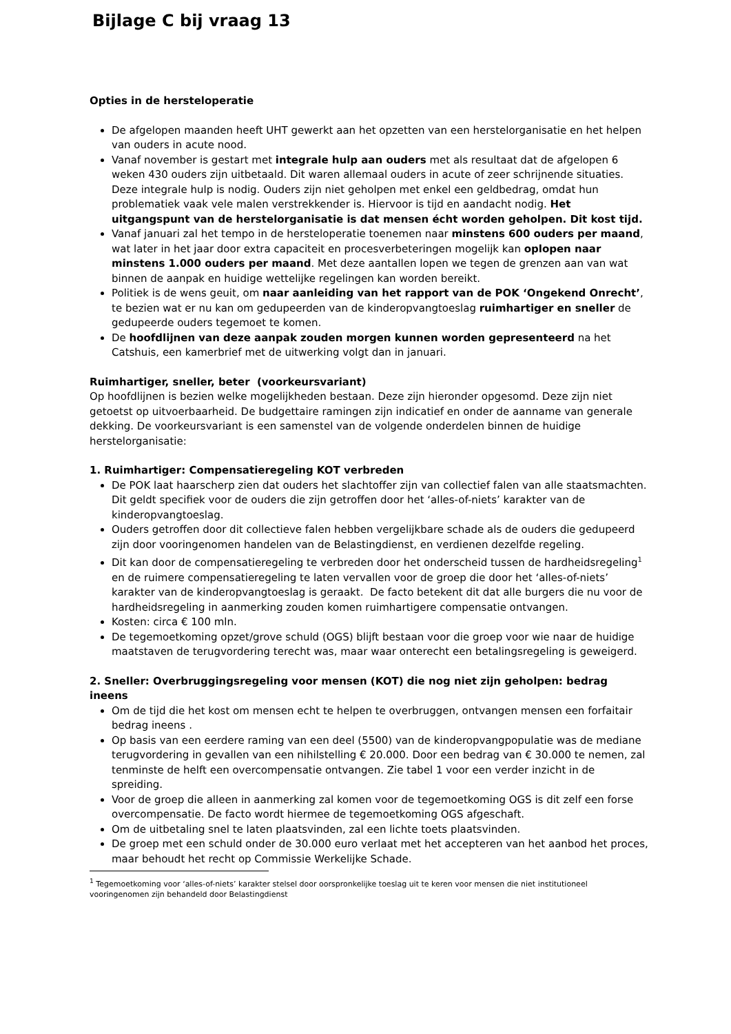Bijlage C bij vraag 13
Opties in de hersteloperatie
De afgelopen maanden heeft UHT gewerkt aan het opzetten van een herstelorganisatie en het helpen van ouders in acute nood.
Vanaf november is gestart met integrale hulp aan ouders met als resultaat dat de afgelopen 6 weken 430 ouders zijn uitbetaald. Dit waren allemaal ouders in acute of zeer schrijnende situaties. Deze integrale hulp is nodig. Ouders zijn niet geholpen met enkel een geldbedrag, omdat hun problematiek vaak vele malen verstrekkender is. Hiervoor is tijd en aandacht nodig. Het uitgangspunt van de herstelorganisatie is dat mensen écht worden geholpen. Dit kost tijd.
Vanaf januari zal het tempo in de hersteloperatie toenemen naar minstens 600 ouders per maand, wat later in het jaar door extra capaciteit en procesverbeteringen mogelijk kan oplopen naar minstens 1.000 ouders per maand. Met deze aantallen lopen we tegen de grenzen aan van wat binnen de aanpak en huidige wettelijke regelingen kan worden bereikt.
Politiek is de wens geuit, om naar aanleiding van het rapport van de POK ‘Ongekend Onrecht’, te bezien wat er nu kan om gedupeerden van de kinderopvangtoeslag ruimhartiger en sneller de gedupeerde ouders tegemoet te komen.
De hoofdlijnen van deze aanpak zouden morgen kunnen worden gepresenteerd na het Catshuis, een kamerbrief met de uitwerking volgt dan in januari.
Ruimhartiger, sneller, beter (voorkeursvariant)
Op hoofdlijnen is bezien welke mogelijkheden bestaan. Deze zijn hieronder opgesomd. Deze zijn niet getoetst op uitvoerbaarheid. De budgettaire ramingen zijn indicatief en onder de aanname van generale dekking. De voorkeursvariant is een samenstel van de volgende onderdelen binnen de huidige herstelorganisatie:
1. Ruimhartiger: Compensatieregeling KOT verbreden
De POK laat haarscherp zien dat ouders het slachtoffer zijn van collectief falen van alle staatsmachten. Dit geldt specifiek voor de ouders die zijn getroffen door het ‘alles-of-niets’ karakter van de kinderopvangtoeslag.
Ouders getroffen door dit collectieve falen hebben vergelijkbare schade als de ouders die gedupeerd zijn door vooringenomen handelen van de Belastingdienst, en verdienen dezelfde regeling.
Dit kan door de compensatieregeling te verbreden door het onderscheid tussen de hardheidsregeling<sup>1</sup> en de ruimere compensatieregeling te laten vervallen voor de groep die door het ‘alles-of-niets’ karakter van de kinderopvangtoeslag is geraakt. De facto betekent dit dat alle burgers die nu voor de hardheidsregeling in aanmerking zouden komen ruimhartigere compensatie ontvangen.
Kosten: circa € 100 mln.
De tegemoetkoming opzet/grove schuld (OGS) blijft bestaan voor die groep voor wie naar de huidige maatstaven de terugvordering terecht was, maar waar onterecht een betalingsregeling is geweigerd.
2. Sneller: Overbruggingsregeling voor mensen (KOT) die nog niet zijn geholpen: bedrag ineens
Om de tijd die het kost om mensen echt te helpen te overbruggen, ontvangen mensen een forfaitair bedrag ineens .
Op basis van een eerdere raming van een deel (5500) van de kinderopvangpopulatie was de mediane terugvordering in gevallen van een nihilstelling € 20.000. Door een bedrag van € 30.000 te nemen, zal tenminste de helft een overcompensatie ontvangen. Zie tabel 1 voor een verder inzicht in de spreiding.
Voor de groep die alleen in aanmerking zal komen voor de tegemoetkoming OGS is dit zelf een forse overcompensatie. De facto wordt hiermee de tegemoetkoming OGS afgeschaft.
Om de uitbetaling snel te laten plaatsvinden, zal een lichte toets plaatsvinden.
De groep met een schuld onder de 30.000 euro verlaat met het accepteren van het aanbod het proces, maar behoudt het recht op Commissie Werkelijke Schade.
<sup>1</sup> Tegemoetkoming voor ‘alles-of-niets’ karakter stelsel door oorspronkelijke toeslag uit te keren voor mensen die niet institutioneel vooringenomen zijn behandeld door Belastingdienst